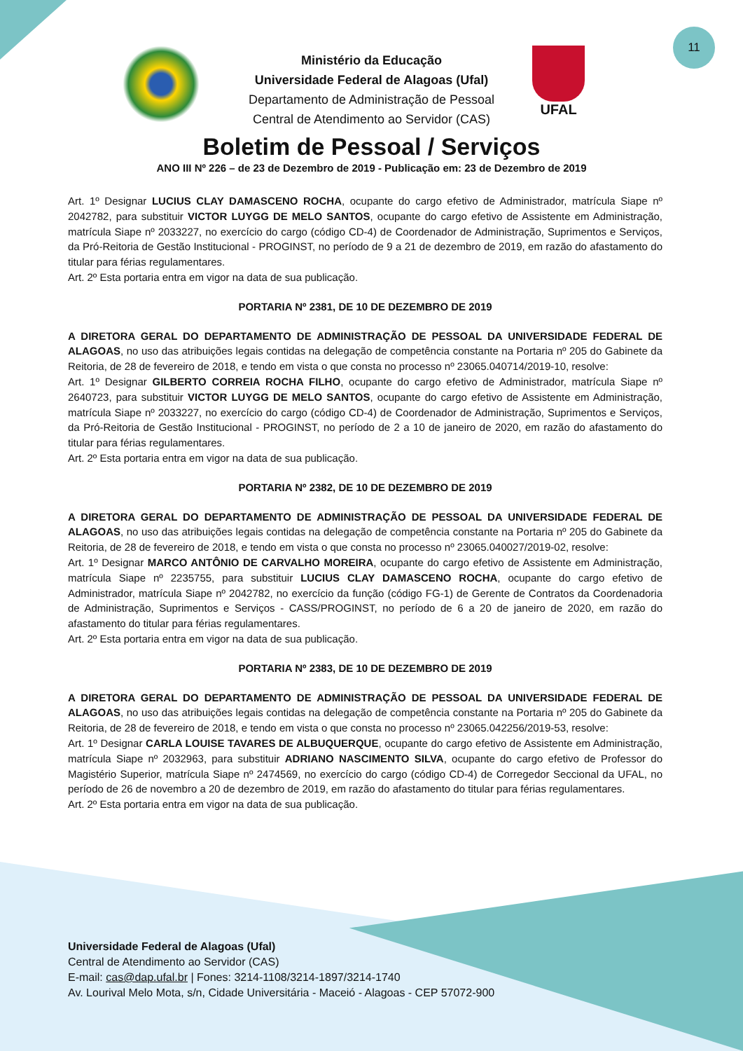11
UFAL
Ministério da Educação
Universidade Federal de Alagoas (Ufal)
Departamento de Administração de Pessoal
Central de Atendimento ao Servidor (CAS)
Boletim de Pessoal / Serviços
ANO III Nº 226 – de 23 de Dezembro de 2019 - Publicação em: 23 de Dezembro de 2019
Art. 1º Designar LUCIUS CLAY DAMASCENO ROCHA, ocupante do cargo efetivo de Administrador, matrícula Siape nº 2042782, para substituir VICTOR LUYGG DE MELO SANTOS, ocupante do cargo efetivo de Assistente em Administração, matrícula Siape nº 2033227, no exercício do cargo (código CD-4) de Coordenador de Administração, Suprimentos e Serviços, da Pró-Reitoria de Gestão Institucional - PROGINST, no período de 9 a 21 de dezembro de 2019, em razão do afastamento do titular para férias regulamentares.
Art. 2º Esta portaria entra em vigor na data de sua publicação.
PORTARIA Nº 2381, DE 10 DE DEZEMBRO DE 2019
A DIRETORA GERAL DO DEPARTAMENTO DE ADMINISTRAÇÃO DE PESSOAL DA UNIVERSIDADE FEDERAL DE ALAGOAS, no uso das atribuições legais contidas na delegação de competência constante na Portaria nº 205 do Gabinete da Reitoria, de 28 de fevereiro de 2018, e tendo em vista o que consta no processo nº 23065.040714/2019-10, resolve:
Art. 1º Designar GILBERTO CORREIA ROCHA FILHO, ocupante do cargo efetivo de Administrador, matrícula Siape nº 2640723, para substituir VICTOR LUYGG DE MELO SANTOS, ocupante do cargo efetivo de Assistente em Administração, matrícula Siape nº 2033227, no exercício do cargo (código CD-4) de Coordenador de Administração, Suprimentos e Serviços, da Pró-Reitoria de Gestão Institucional - PROGINST, no período de 2 a 10 de janeiro de 2020, em razão do afastamento do titular para férias regulamentares.
Art. 2º Esta portaria entra em vigor na data de sua publicação.
PORTARIA Nº 2382, DE 10 DE DEZEMBRO DE 2019
A DIRETORA GERAL DO DEPARTAMENTO DE ADMINISTRAÇÃO DE PESSOAL DA UNIVERSIDADE FEDERAL DE ALAGOAS, no uso das atribuições legais contidas na delegação de competência constante na Portaria nº 205 do Gabinete da Reitoria, de 28 de fevereiro de 2018, e tendo em vista o que consta no processo nº 23065.040027/2019-02, resolve:
Art. 1º Designar MARCO ANTÔNIO DE CARVALHO MOREIRA, ocupante do cargo efetivo de Assistente em Administração, matrícula Siape nº 2235755, para substituir LUCIUS CLAY DAMASCENO ROCHA, ocupante do cargo efetivo de Administrador, matrícula Siape nº 2042782, no exercício da função (código FG-1) de Gerente de Contratos da Coordenadoria de Administração, Suprimentos e Serviços - CASS/PROGINST, no período de 6 a 20 de janeiro de 2020, em razão do afastamento do titular para férias regulamentares.
Art. 2º Esta portaria entra em vigor na data de sua publicação.
PORTARIA Nº 2383, DE 10 DE DEZEMBRO DE 2019
A DIRETORA GERAL DO DEPARTAMENTO DE ADMINISTRAÇÃO DE PESSOAL DA UNIVERSIDADE FEDERAL DE ALAGOAS, no uso das atribuições legais contidas na delegação de competência constante na Portaria nº 205 do Gabinete da Reitoria, de 28 de fevereiro de 2018, e tendo em vista o que consta no processo nº 23065.042256/2019-53, resolve:
Art. 1º Designar CARLA LOUISE TAVARES DE ALBUQUERQUE, ocupante do cargo efetivo de Assistente em Administração, matrícula Siape nº 2032963, para substituir ADRIANO NASCIMENTO SILVA, ocupante do cargo efetivo de Professor do Magistério Superior, matrícula Siape nº 2474569, no exercício do cargo (código CD-4) de Corregedor Seccional da UFAL, no período de 26 de novembro a 20 de dezembro de 2019, em razão do afastamento do titular para férias regulamentares.
Art. 2º Esta portaria entra em vigor na data de sua publicação.
Universidade Federal de Alagoas (Ufal)
Central de Atendimento ao Servidor (CAS)
E-mail: cas@dap.ufal.br | Fones: 3214-1108/3214-1897/3214-1740
Av. Lourival Melo Mota, s/n, Cidade Universitária - Maceió - Alagoas - CEP 57072-900